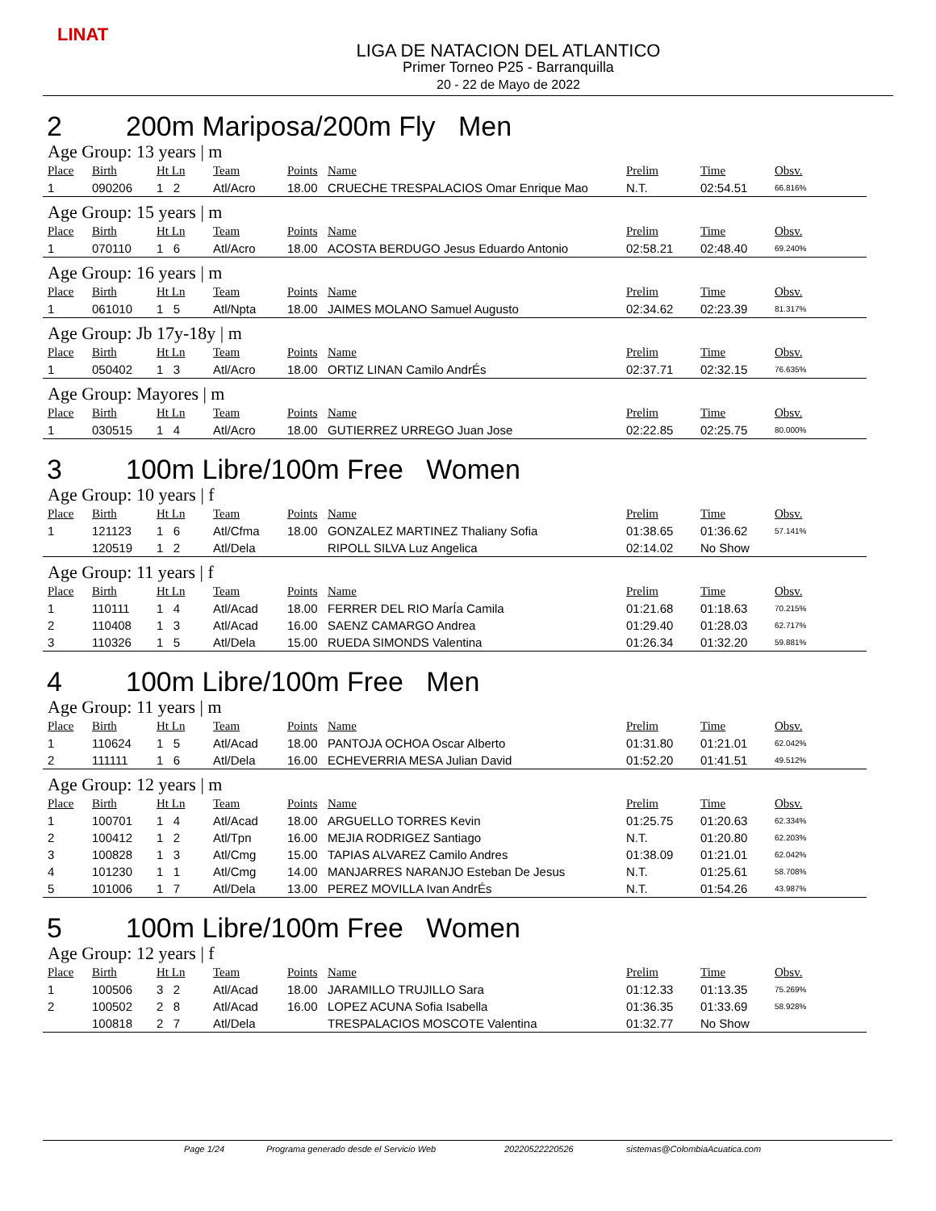LINAT
LIGA DE NATACION DEL ATLANTICO
Primer Torneo P25 - Barranquilla
20 - 22 de Mayo de 2022
2 200m Mariposa/200m Fly Men
Age Group: 13 years | m
| Place | Birth | Ht Ln | Team | Points | Name | Prelim | Time | Obsv. |
| --- | --- | --- | --- | --- | --- | --- | --- | --- |
| 1 | 090206 | 1 2 | Atl/Acro | 18.00 | CRUECHE TRESPALACIOS Omar Enrique Mao | N.T. | 02:54.51 | 66.816% |
Age Group: 15 years | m
| Place | Birth | Ht Ln | Team | Points | Name | Prelim | Time | Obsv. |
| --- | --- | --- | --- | --- | --- | --- | --- | --- |
| 1 | 070110 | 1 6 | Atl/Acro | 18.00 | ACOSTA BERDUGO Jesus Eduardo Antonio | 02:58.21 | 02:48.40 | 69.240% |
Age Group: 16 years | m
| Place | Birth | Ht Ln | Team | Points | Name | Prelim | Time | Obsv. |
| --- | --- | --- | --- | --- | --- | --- | --- | --- |
| 1 | 061010 | 1 5 | Atl/Npta | 18.00 | JAIMES MOLANO Samuel Augusto | 02:34.62 | 02:23.39 | 81.317% |
Age Group: Jb 17y-18y | m
| Place | Birth | Ht Ln | Team | Points | Name | Prelim | Time | Obsv. |
| --- | --- | --- | --- | --- | --- | --- | --- | --- |
| 1 | 050402 | 1 3 | Atl/Acro | 18.00 | ORTIZ LINAN Camilo AndrÉs | 02:37.71 | 02:32.15 | 76.635% |
Age Group: Mayores | m
| Place | Birth | Ht Ln | Team | Points | Name | Prelim | Time | Obsv. |
| --- | --- | --- | --- | --- | --- | --- | --- | --- |
| 1 | 030515 | 1 4 | Atl/Acro | 18.00 | GUTIERREZ URREGO Juan Jose | 02:22.85 | 02:25.75 | 80.000% |
3 100m Libre/100m Free Women
Age Group: 10 years | f
| Place | Birth | Ht Ln | Team | Points | Name | Prelim | Time | Obsv. |
| --- | --- | --- | --- | --- | --- | --- | --- | --- |
| 1 | 121123 | 1 6 | Atl/Cfma | 18.00 | GONZALEZ MARTINEZ Thaliany Sofia | 01:38.65 | 01:36.62 | 57.141% |
| | 120519 | 1 2 | Atl/Dela | | RIPOLL SILVA Luz Angelica | 02:14.02 | No Show | |
Age Group: 11 years | f
| Place | Birth | Ht Ln | Team | Points | Name | Prelim | Time | Obsv. |
| --- | --- | --- | --- | --- | --- | --- | --- | --- |
| 1 | 110111 | 1 4 | Atl/Acad | 18.00 | FERRER DEL RIO MarÍa Camila | 01:21.68 | 01:18.63 | 70.215% |
| 2 | 110408 | 1 3 | Atl/Acad | 16.00 | SAENZ CAMARGO Andrea | 01:29.40 | 01:28.03 | 62.717% |
| 3 | 110326 | 1 5 | Atl/Dela | 15.00 | RUEDA SIMONDS Valentina | 01:26.34 | 01:32.20 | 59.881% |
4 100m Libre/100m Free Men
Age Group: 11 years | m
| Place | Birth | Ht Ln | Team | Points | Name | Prelim | Time | Obsv. |
| --- | --- | --- | --- | --- | --- | --- | --- | --- |
| 1 | 110624 | 1 5 | Atl/Acad | 18.00 | PANTOJA OCHOA Oscar Alberto | 01:31.80 | 01:21.01 | 62.042% |
| 2 | 111111 | 1 6 | Atl/Dela | 16.00 | ECHEVERRIA MESA Julian David | 01:52.20 | 01:41.51 | 49.512% |
Age Group: 12 years | m
| Place | Birth | Ht Ln | Team | Points | Name | Prelim | Time | Obsv. |
| --- | --- | --- | --- | --- | --- | --- | --- | --- |
| 1 | 100701 | 1 4 | Atl/Acad | 18.00 | ARGUELLO TORRES Kevin | 01:25.75 | 01:20.63 | 62.334% |
| 2 | 100412 | 1 2 | Atl/Tpn | 16.00 | MEJIA RODRIGEZ Santiago | N.T. | 01:20.80 | 62.203% |
| 3 | 100828 | 1 3 | Atl/Cmg | 15.00 | TAPIAS ALVAREZ Camilo Andres | 01:38.09 | 01:21.01 | 62.042% |
| 4 | 101230 | 1 1 | Atl/Cmg | 14.00 | MANJARRES NARANJO Esteban De Jesus | N.T. | 01:25.61 | 58.708% |
| 5 | 101006 | 1 7 | Atl/Dela | 13.00 | PEREZ MOVILLA Ivan AndrÉs | N.T. | 01:54.26 | 43.987% |
5 100m Libre/100m Free Women
Age Group: 12 years | f
| Place | Birth | Ht Ln | Team | Points | Name | Prelim | Time | Obsv. |
| --- | --- | --- | --- | --- | --- | --- | --- | --- |
| 1 | 100506 | 3 2 | Atl/Acad | 18.00 | JARAMILLO TRUJILLO Sara | 01:12.33 | 01:13.35 | 75.269% |
| 2 | 100502 | 2 8 | Atl/Acad | 16.00 | LOPEZ ACUNA Sofia Isabella | 01:36.35 | 01:33.69 | 58.928% |
| | 100818 | 2 7 | Atl/Dela | | TRESPALACIOS MOSCOTE Valentina | 01:32.77 | No Show | |
Page 1/24 Programa generado desde el Servicio Web 20220522220526 sistemas@ColombiaAcuatica.com